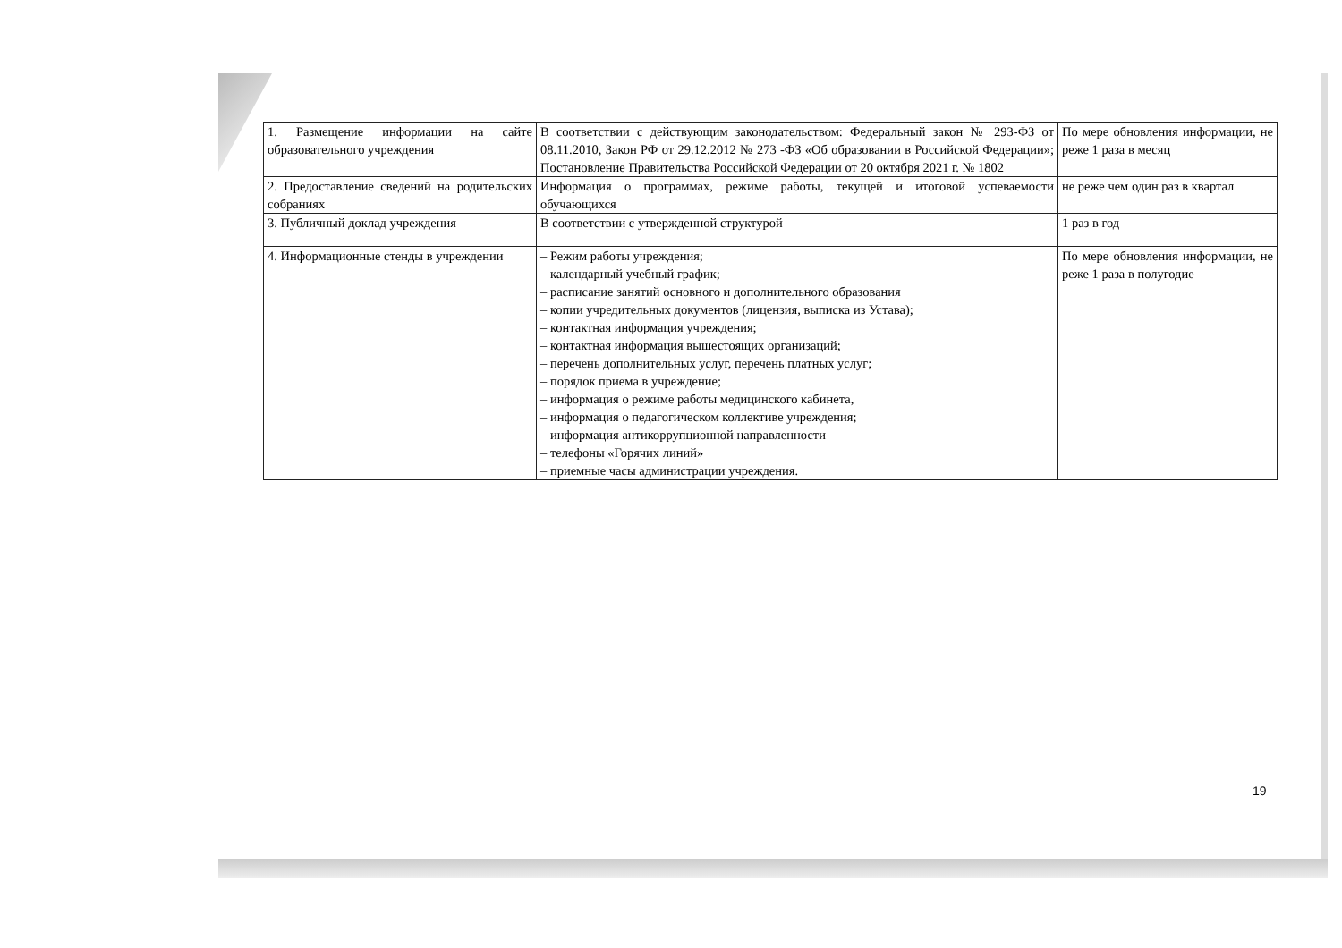| 1. Размещение информации на сайте образовательного учреждения | В соответствии с действующим законодательством: Федеральный закон № 293-ФЗ от 08.11.2010, Закон РФ от 29.12.2012 № 273 -ФЗ «Об образовании в Российской Федерации»; Постановление Правительства Российской Федерации от 20 октября 2021 г. № 1802 | По мере обновления информации, не реже 1 раза в месяц |
| 2. Предоставление сведений на родительских собраниях | Информация о программах, режиме работы, текущей и итоговой успеваемости обучающихся | не реже чем один раз в квартал |
| 3. Публичный доклад учреждения | В соответствии с утвержденной структурой | 1 раз в год |
| 4. Информационные стенды в учреждении | – Режим работы учреждения; – календарный учебный график; – расписание занятий основного и дополнительного образования – копии учредительных документов (лицензия, выписка из Устава); – контактная информация учреждения; – контактная информация вышестоящих организаций; – перечень дополнительных услуг, перечень платных услуг; – порядок приема в учреждение; – информация о режиме работы медицинского кабинета, – информация о педагогическом коллективе учреждения; – информация антикоррупционной направленности – телефоны «Горячих линий» – приемные часы администрации учреждения. | По мере обновления информации, не реже 1 раза в полугодие |
19